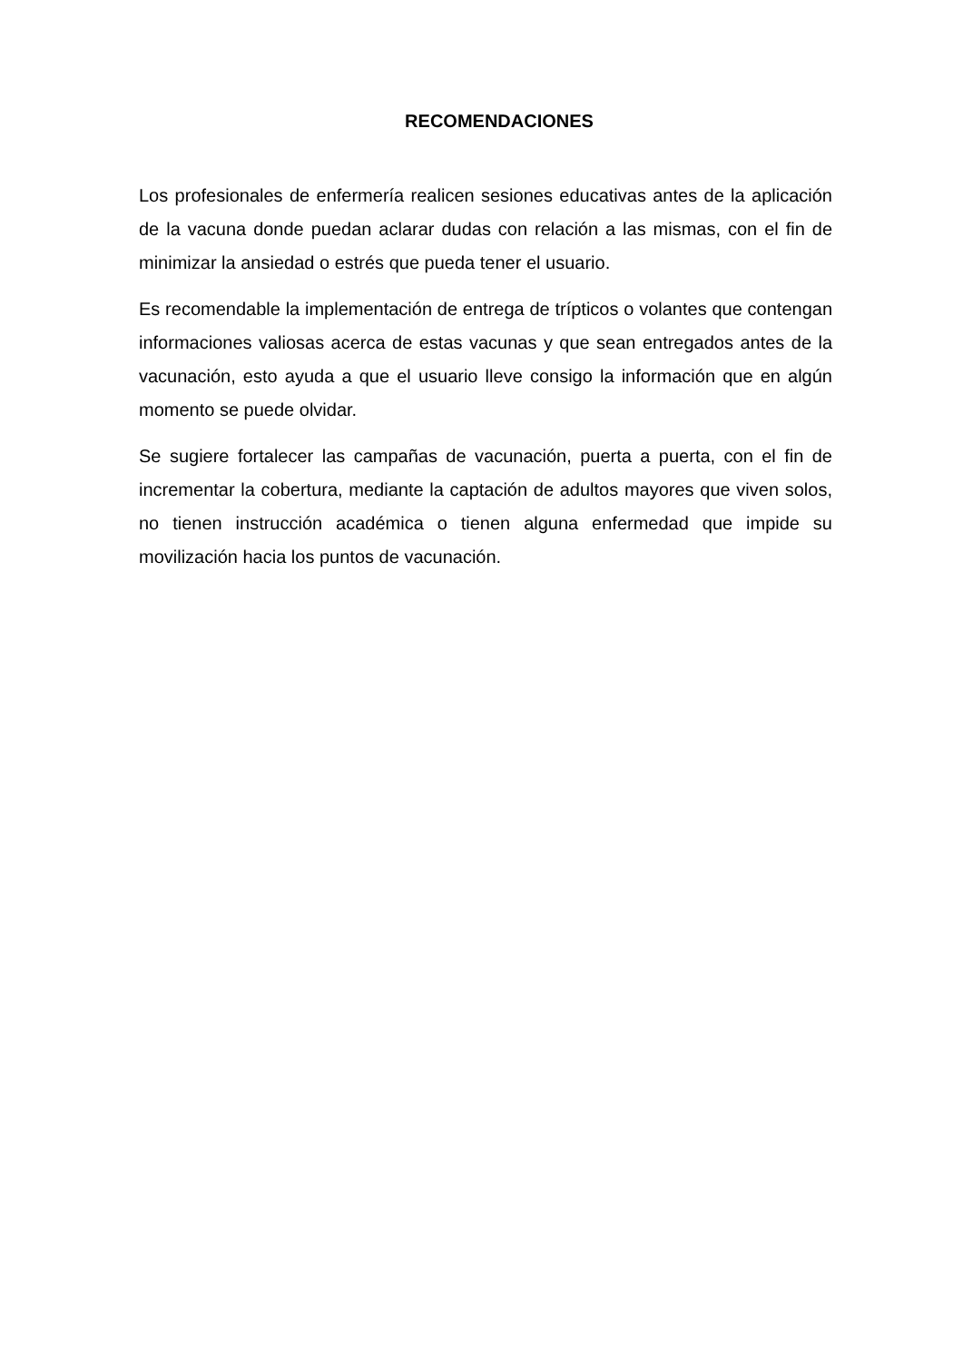RECOMENDACIONES
Los profesionales de enfermería realicen sesiones educativas antes de la aplicación de la vacuna donde puedan aclarar dudas con relación a las mismas, con el fin de minimizar la ansiedad o estrés que pueda tener el usuario.
Es recomendable la implementación de entrega de trípticos o volantes que contengan informaciones valiosas acerca de estas vacunas y que sean entregados antes de la vacunación, esto ayuda a que el usuario lleve consigo la información que en algún momento se puede olvidar.
Se sugiere fortalecer las campañas de vacunación, puerta a puerta, con el fin de incrementar la cobertura, mediante la captación de adultos mayores que viven solos, no tienen instrucción académica o tienen alguna enfermedad que impide su movilización hacia los puntos de vacunación.